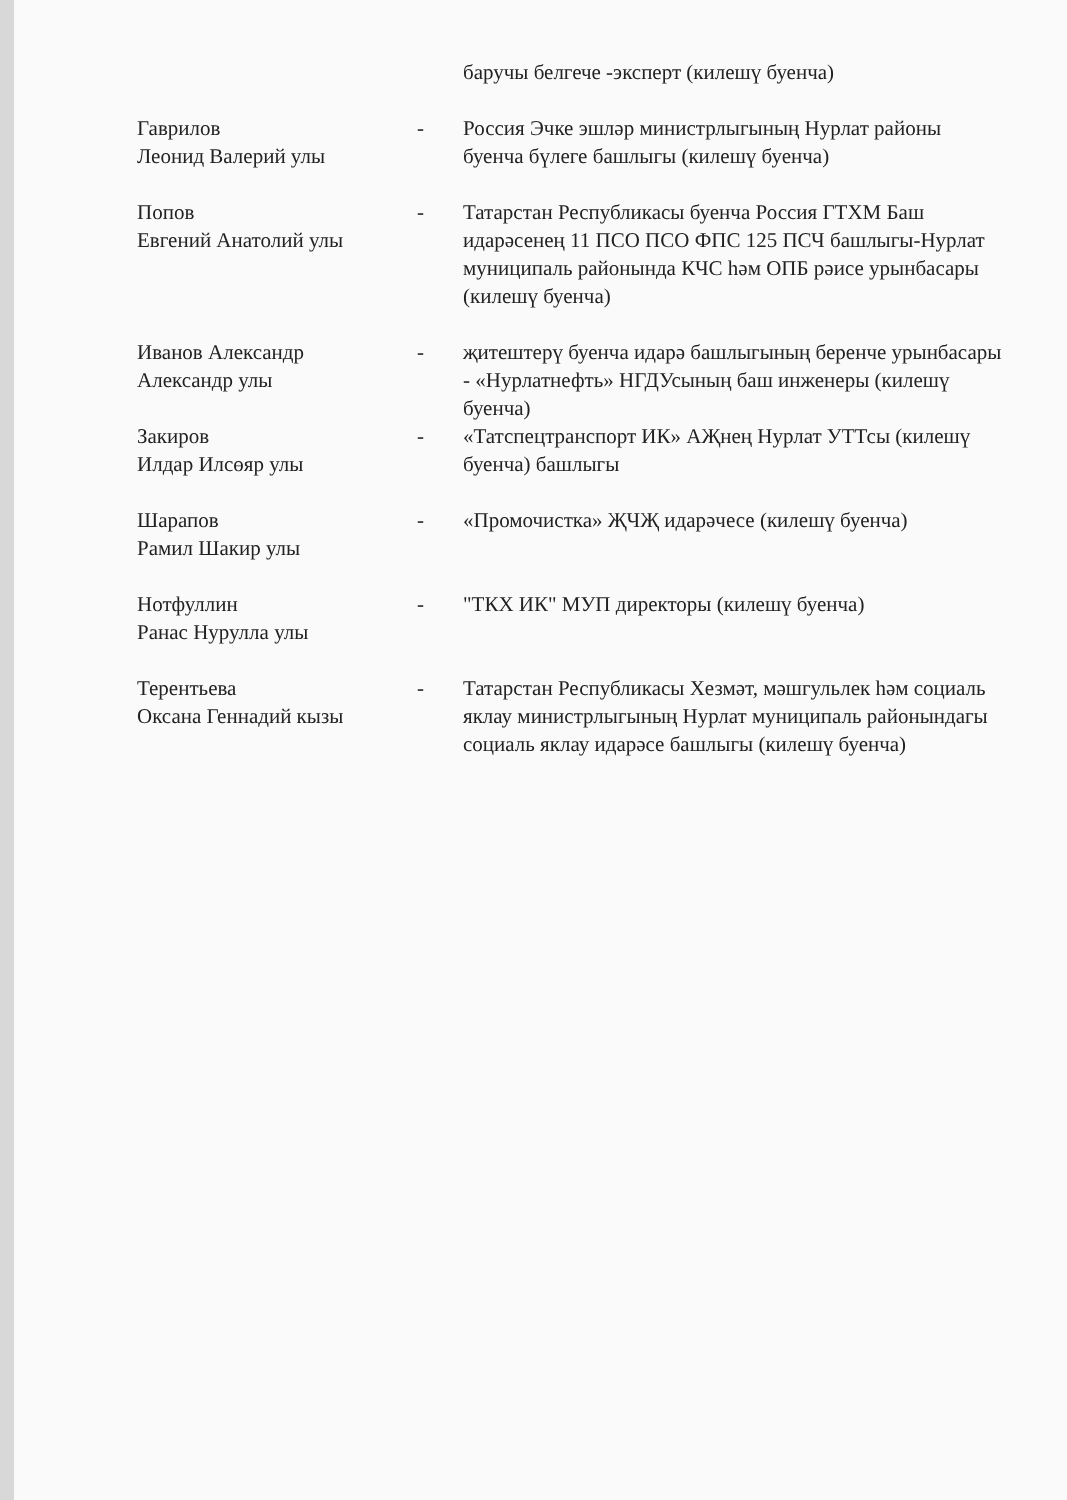| | | баручы белгече -эксперт (килешү буенча) |
| Гаврилов Леонид Валерий улы | - | Россия Эчке эшләр министрлыгының Нурлат районы буенча бүлеге башлыгы (килешү буенча) |
| Попов Евгений Анатолий улы | - | Татарстан Республикасы буенча Россия ГТХМ Баш идарәсенең 11 ПСО ПСО ФПС 125 ПСЧ башлыгы-Нурлат муниципаль районында КЧС һәм ОПБ рәисе урынбасары (килешү буенча) |
| Иванов Александр Александр улы | - | җитештерү буенча идарә башлыгының беренче урынбасары - «Нурлатнефть» НГДУсының баш инженеры (килешү буенча) |
| Закиров Илдар Илсөяр улы | - | «Татспецтранспорт ИК» АҖнең Нурлат УТТсы (килешү буенча) башлыгы |
| Шарапов Рамил Шакир улы | - | «Промочистка» ҖЧҖ идарәчесе (килешү буенча) |
| Нотфуллин Ранас Нурулла улы | - | "ТКХ ИК" МУП директоры (килешү буенча) |
| Терентьева Оксана Геннадий кызы | - | Татарстан Республикасы Хезмәт, мәшгульлек һәм социаль яклау министрлыгының Нурлат муниципаль районындагы социаль яклау идарәсе башлыгы (килешү буенча) |